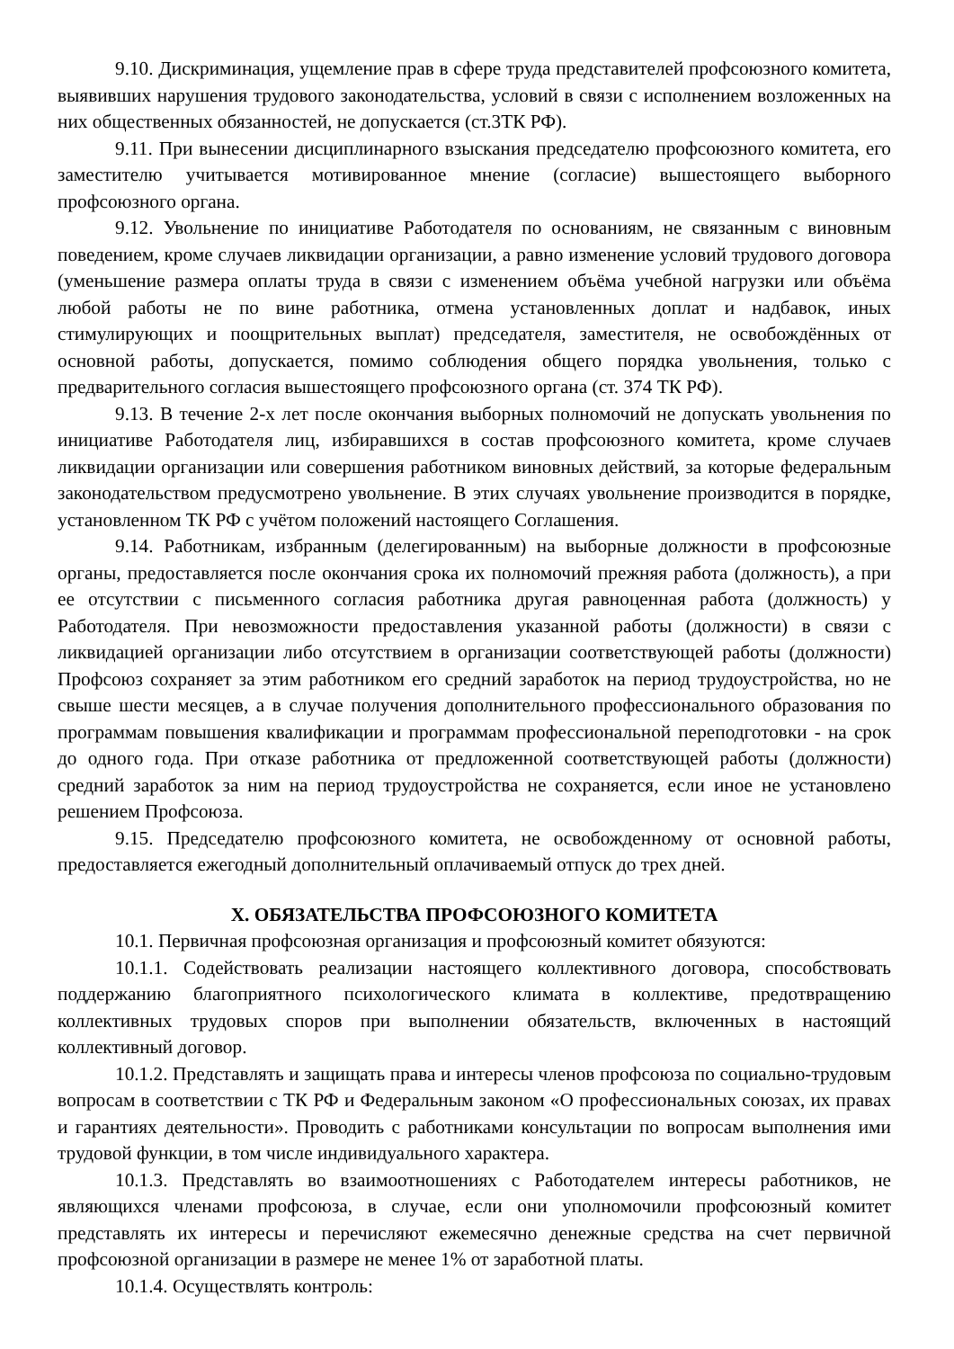9.10. Дискриминация, ущемление прав в сфере труда представителей профсоюзного комитета, выявивших нарушения трудового законодательства, условий в связи с исполнением возложенных на них общественных обязанностей, не допускается (ст.3ТК РФ).
9.11. При вынесении дисциплинарного взыскания председателю профсоюзного комитета, его заместителю учитывается мотивированное мнение (согласие) вышестоящего выборного профсоюзного органа.
9.12. Увольнение по инициативе Работодателя по основаниям, не связанным с виновным поведением, кроме случаев ликвидации организации, а равно изменение условий трудового договора (уменьшение размера оплаты труда в связи с изменением объёма учебной нагрузки или объёма любой работы не по вине работника, отмена установленных доплат и надбавок, иных стимулирующих и поощрительных выплат) председателя, заместителя, не освобождённых от основной работы, допускается, помимо соблюдения общего порядка увольнения, только с предварительного согласия вышестоящего профсоюзного органа (ст. 374 ТК РФ).
9.13. В течение 2-х лет после окончания выборных полномочий не допускать увольнения по инициативе Работодателя лиц, избиравшихся в состав профсоюзного комитета, кроме случаев ликвидации организации или совершения работником виновных действий, за которые федеральным законодательством предусмотрено увольнение. В этих случаях увольнение производится в порядке, установленном ТК РФ с учётом положений настоящего Соглашения.
9.14. Работникам, избранным (делегированным) на выборные должности в профсоюзные органы, предоставляется после окончания срока их полномочий прежняя работа (должность), а при ее отсутствии с письменного согласия работника другая равноценная работа (должность) у Работодателя. При невозможности предоставления указанной работы (должности) в связи с ликвидацией организации либо отсутствием в организации соответствующей работы (должности) Профсоюз сохраняет за этим работником его средний заработок на период трудоустройства, но не свыше шести месяцев, а в случае получения дополнительного профессионального образования по программам повышения квалификации и программам профессиональной переподготовки - на срок до одного года. При отказе работника от предложенной соответствующей работы (должности) средний заработок за ним на период трудоустройства не сохраняется, если иное не установлено решением Профсоюза.
9.15. Председателю профсоюзного комитета, не освобожденному от основной работы, предоставляется ежегодный дополнительный оплачиваемый отпуск до трех дней.
X. ОБЯЗАТЕЛЬСТВА ПРОФСОЮЗНОГО КОМИТЕТА
10.1. Первичная профсоюзная организация и профсоюзный комитет обязуются:
10.1.1. Содействовать реализации настоящего коллективного договора, способствовать поддержанию благоприятного психологического климата в коллективе, предотвращению коллективных трудовых споров при выполнении обязательств, включенных в настоящий коллективный договор.
10.1.2. Представлять и защищать права и интересы членов профсоюза по социально-трудовым вопросам в соответствии с ТК РФ и Федеральным законом «О профессиональных союзах, их правах и гарантиях деятельности». Проводить с работниками консультации по вопросам выполнения ими трудовой функции, в том числе индивидуального характера.
10.1.3. Представлять во взаимоотношениях с Работодателем интересы работников, не являющихся членами профсоюза, в случае, если они уполномочили профсоюзный комитет представлять их интересы и перечисляют ежемесячно денежные средства на счет первичной профсоюзной организации в размере не менее 1% от заработной платы.
10.1.4. Осуществлять контроль: